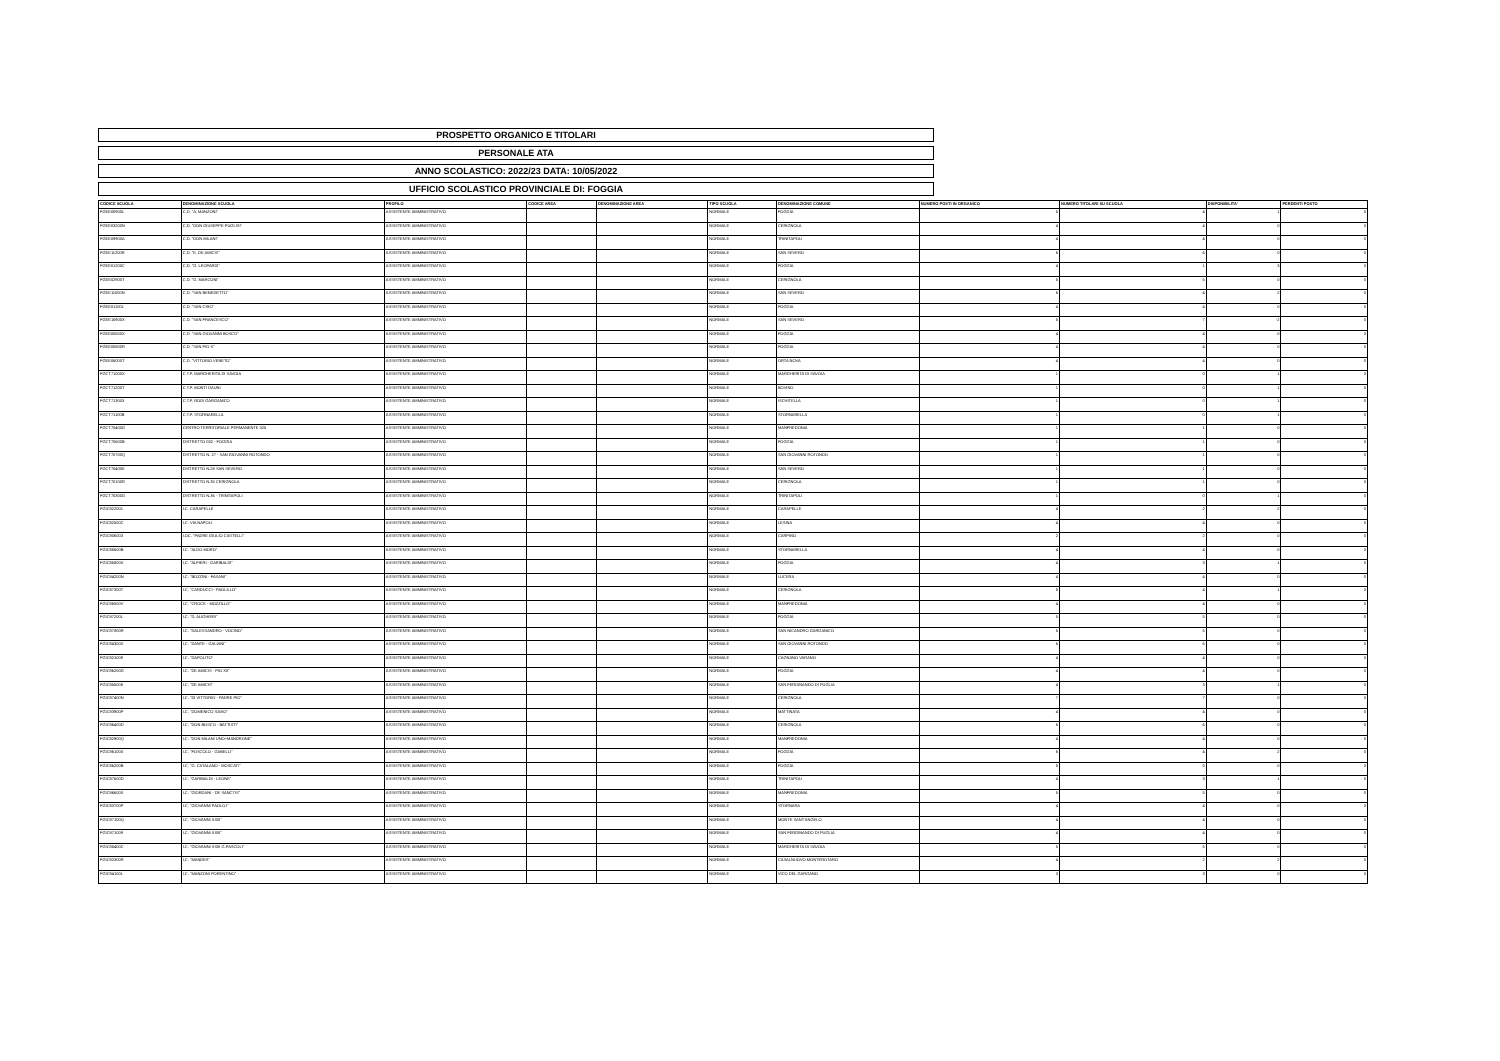PROSPETTO ORGANICO E TITOLARI
PERSONALE ATA
ANNO SCOLASTICO: 2022/23 DATA: 10/05/2022
UFFICIO SCOLASTICO PROVINCIALE DI: FOGGIA
| CODICE SCUOLA | DENOMINAZIONE SCUOLA | PROFILO | CODICE AREA | DENOMINAZIONE AREA | TIPO SCUOLA | DENOMINAZIONE COMUNE | NUMERO POSTI IN ORGANICO | NUMERO TITOLARI SU SCUOLA | DISPONIBILITA' | PERDENTI POSTO |
| --- | --- | --- | --- | --- | --- | --- | --- | --- | --- | --- |
| FGEE00900L | C.D. "A. MANZONI" | ASSISTENTE AMMINISTRATIVO | | | NORMALE | FOGGIA | 5 | 4 | 1 | 0 |
| FGEE03200N | C.D. "DON GIUSEPPE PUGLISI" | ASSISTENTE AMMINISTRATIVO | | | NORMALE | CERIGNOLA | 4 | 4 | 0 | 0 |
| FGEE09900A | C.D. "DON MILANI" | ASSISTENTE AMMINISTRATIVO | | | NORMALE | TRINITAPOLI | 4 | 4 | 0 | 0 |
| FGEE11200R | C.D. "E. DE AMICIS" | ASSISTENTE AMMINISTRATIVO | | | NORMALE | SAN SEVERO | 6 | 6 | 0 | 0 |
| FGEE01200C | C.D. "G. LEOPARDI" | ASSISTENTE AMMINISTRATIVO | | | NORMALE | FOGGIA | 4 | 1 | 3 | 0 |
| FGEE02900T | C.D. "G. MARCONI" | ASSISTENTE AMMINISTRATIVO | | | NORMALE | CERIGNOLA | 5 | 5 | 0 | 0 |
| FGEE11000N | C.D. "SAN BENEDETTO" | ASSISTENTE AMMINISTRATIVO | | | NORMALE | SAN SEVERO | 6 | 4 | 2 | 0 |
| FGEE01100L | C.D. "SAN CIRO" | ASSISTENTE AMMINISTRATIVO | | | NORMALE | FOGGIA | 4 | 4 | 0 | 0 |
| FGEE10900X | C.D. "SAN FRANCESCO" | ASSISTENTE AMMINISTRATIVO | | | NORMALE | SAN SEVERO | 5 | 7 | -2 | 0 |
| FGEE00500X | C.D. "SAN GIOVANNI BOSCO" | ASSISTENTE AMMINISTRATIVO | | | NORMALE | FOGGIA | 4 | 4 | 0 | 0 |
| FGEE00800R | C.D. "SAN PIO X" | ASSISTENTE AMMINISTRATIVO | | | NORMALE | FOGGIA | 4 | 4 | 0 | 0 |
| FGEE06000T | C.D. "VITTORIO VENETO" | ASSISTENTE AMMINISTRATIVO | | | NORMALE | ORTA NOVA | 4 | 4 | 0 | 0 |
| FGCT71000X | C.T.P. MARGHERITA DI SAVOIA | ASSISTENTE AMMINISTRATIVO | | | NORMALE | MARGHERITA DI SAVOIA | 1 | 0 | 1 | 0 |
| FGCT71200T | C.T.P. MONTI DAUNI | ASSISTENTE AMMINISTRATIVO | | | NORMALE | BOVINO | 1 | 0 | 1 | 0 |
| FGCT713003 | C.T.P. RODI GARGANICO | ASSISTENTE AMMINISTRATIVO | | | NORMALE | ISCHITELLA | 1 | 0 | 1 | 0 |
| FGCT71100B | C.T.P. STORNARELLA | ASSISTENTE AMMINISTRATIVO | | | NORMALE | STORNARELLA | 1 | 0 | 1 | 0 |
| FGCT70400G | CENTRO TERRITORIALE PERMANENTE 325 | ASSISTENTE AMMINISTRATIVO | | | NORMALE | MANFREDONIA | 1 | 1 | 0 | 0 |
| FGCT70600B | DISTRETTO 032 - FOGGIA | ASSISTENTE AMMINISTRATIVO | | | NORMALE | FOGGIA | 1 | 1 | 0 | 0 |
| FGCT70700Q | DISTRETTO N. 27 - SAN GIOVANNI ROTONDO | ASSISTENTE AMMINISTRATIVO | | | NORMALE | SAN GIOVANNI ROTONDO | 1 | 1 | 0 | 0 |
| FGCT70400E | DISTRETTO N.28 SAN SEVERO | ASSISTENTE AMMINISTRATIVO | | | NORMALE | SAN SEVERO | 1 | 1 | 0 | 0 |
| FGCT70100R | DISTRETTO N.35 CERIGNOLA | ASSISTENTE AMMINISTRATIVO | | | NORMALE | CERIGNOLA | 1 | 1 | 0 | 0 |
| FGCT70300G | DISTRETTO N.36 - TRINITAPOLI | ASSISTENTE AMMINISTRATIVO | | | NORMALE | TRINITAPOLI | 1 | 0 | 1 | 0 |
| FGIC822001 | I.C. CARAPELLE | ASSISTENTE AMMINISTRATIVO | | | NORMALE | CARAPELLE | 4 | 2 | 2 | 0 |
| FGIC82500C | I.C. VIA NAPOLI | ASSISTENTE AMMINISTRATIVO | | | NORMALE | LESINA | 4 | 4 | 0 | 0 |
| FGIC806003 | I.OC. "PADRE GIULIO CASTELLI" | ASSISTENTE AMMINISTRATIVO | | | NORMALE | CARPINO | 2 | 2 | 0 | 0 |
| FGIC85600B | I.C. "ALDO MORO" | ASSISTENTE AMMINISTRATIVO | | | NORMALE | STORNARELLA | 4 | 4 | 0 | 0 |
| FGIC85800X | I.C. "ALFIERI - GARIBALDI" | ASSISTENTE AMMINISTRATIVO | | | NORMALE | FOGGIA | 4 | 3 | 1 | 0 |
| FGIC84200N | I.C. "BOZZINI - FASANI" | ASSISTENTE AMMINISTRATIVO | | | NORMALE | LUCERA | 4 | 4 | 0 | 0 |
| FGIC87300T | I.C. "CARDUCCI - PAOLILLO" | ASSISTENTE AMMINISTRATIVO | | | NORMALE | CERIGNOLA | 5 | 4 | 1 | 0 |
| FGIC86500V | I.C. "CROCE - MOZZILLO" | ASSISTENTE AMMINISTRATIVO | | | NORMALE | MANFREDONIA | 4 | 4 | 0 | 0 |
| FGIC87200L | I.C. "D. ALIGHIERI" | ASSISTENTE AMMINISTRATIVO | | | NORMALE | FOGGIA | 5 | 5 | 0 | 0 |
| FGIC87800R | I.C. "DALESSANDRO - VOCINO" | ASSISTENTE AMMINISTRATIVO | | | NORMALE | SAN NICANDRO GARGANICO | 5 | 5 | 0 | 0 |
| FGIC84300X | I.C. "DANTE - GALIANI" | ASSISTENTE AMMINISTRATIVO | | | NORMALE | SAN GIOVANNI ROTONDO | 6 | 6 | 0 | 0 |
| FGIC821009 | I.C. "DAPOLITO" | ASSISTENTE AMMINISTRATIVO | | | NORMALE | CAGNANO VARANO | 4 | 4 | 0 | 0 |
| FGIC86200G | I.C. "DE AMICIS - PIO XII" | ASSISTENTE AMMINISTRATIVO | | | NORMALE | FOGGIA | 4 | 4 | 0 | 0 |
| FGIC855008 | I.C. "DE AMICIS" | ASSISTENTE AMMINISTRATIVO | | | NORMALE | SAN FERDINANDO DI PUGLIA | 4 | 3 | 1 | 0 |
| FGIC87400N | I.C. "DI VITTORIO - PADRE PIO" | ASSISTENTE AMMINISTRATIVO | | | NORMALE | CERIGNOLA | 7 | 7 | 0 | 0 |
| FGIC83900P | I.C. "DOMENICO SAVIO" | ASSISTENTE AMMINISTRATIVO | | | NORMALE | MATTINATA | 4 | 4 | 0 | 0 |
| FGIC86400D | I.C. "DON BOSCO - BATTISTI" | ASSISTENTE AMMINISTRATIVO | | | NORMALE | CERIGNOLA | 6 | 6 | 0 | 0 |
| FGIC82900Q | I.C. "DON MILANI UNO+MANDRONE" | ASSISTENTE AMMINISTRATIVO | | | NORMALE | MANFREDONIA | 4 | 4 | 0 | 0 |
| FGIC86100X | I.C. "FOSCOLO - GABELLI" | ASSISTENTE AMMINISTRATIVO | | | NORMALE | FOGGIA | 6 | 4 | 2 | 0 |
| FGIC86200B | I.C. "G. CATALANO - MOSCATI" | ASSISTENTE AMMINISTRATIVO | | | NORMALE | FOGGIA | 5 | 5 | 0 | 0 |
| FGIC87600D | I.C. "GARIBALDI - LEONE" | ASSISTENTE AMMINISTRATIVO | | | NORMALE | TRINITAPOLI | 4 | 3 | 1 | 0 |
| FGIC86600X | I.C. "GIORDANI - DE SANCTIS" | ASSISTENTE AMMINISTRATIVO | | | NORMALE | MANFREDONIA | 5 | 5 | 0 | 0 |
| FGIC83700P | I.C. "GIOVANNI PAOLO I" | ASSISTENTE AMMINISTRATIVO | | | NORMALE | STORNARA | 4 | 4 | 0 | 0 |
| FGIC87100Q | I.C. "GIOVANNI XXIII" | ASSISTENTE AMMINISTRATIVO | | | NORMALE | MONTE SANT'ANGELO | 4 | 4 | 0 | 0 |
| FGIC871009 | I.C. "GIOVANNI XXIII" | ASSISTENTE AMMINISTRATIVO | | | NORMALE | SAN FERDINANDO DI PUGLIA | 4 | 4 | 0 | 0 |
| FGIC85400C | I.C. "GIOVANNI XXIII G.PASCOLI" | ASSISTENTE AMMINISTRATIVO | | | NORMALE | MARGHERITA DI SAVOIA | 5 | 5 | 0 | 0 |
| FGIC82300R | I.C. "MANDES" | ASSISTENTE AMMINISTRATIVO | | | NORMALE | CASALNUOVO MONTEROTARO | 4 | 2 | 2 | 0 |
| FGIC84100L | I.C. "MANZONI PORENTINO" | ASSISTENTE AMMINISTRATIVO | | | NORMALE | VICO DEL GARGANO | 3 | 3 | 0 | 0 |